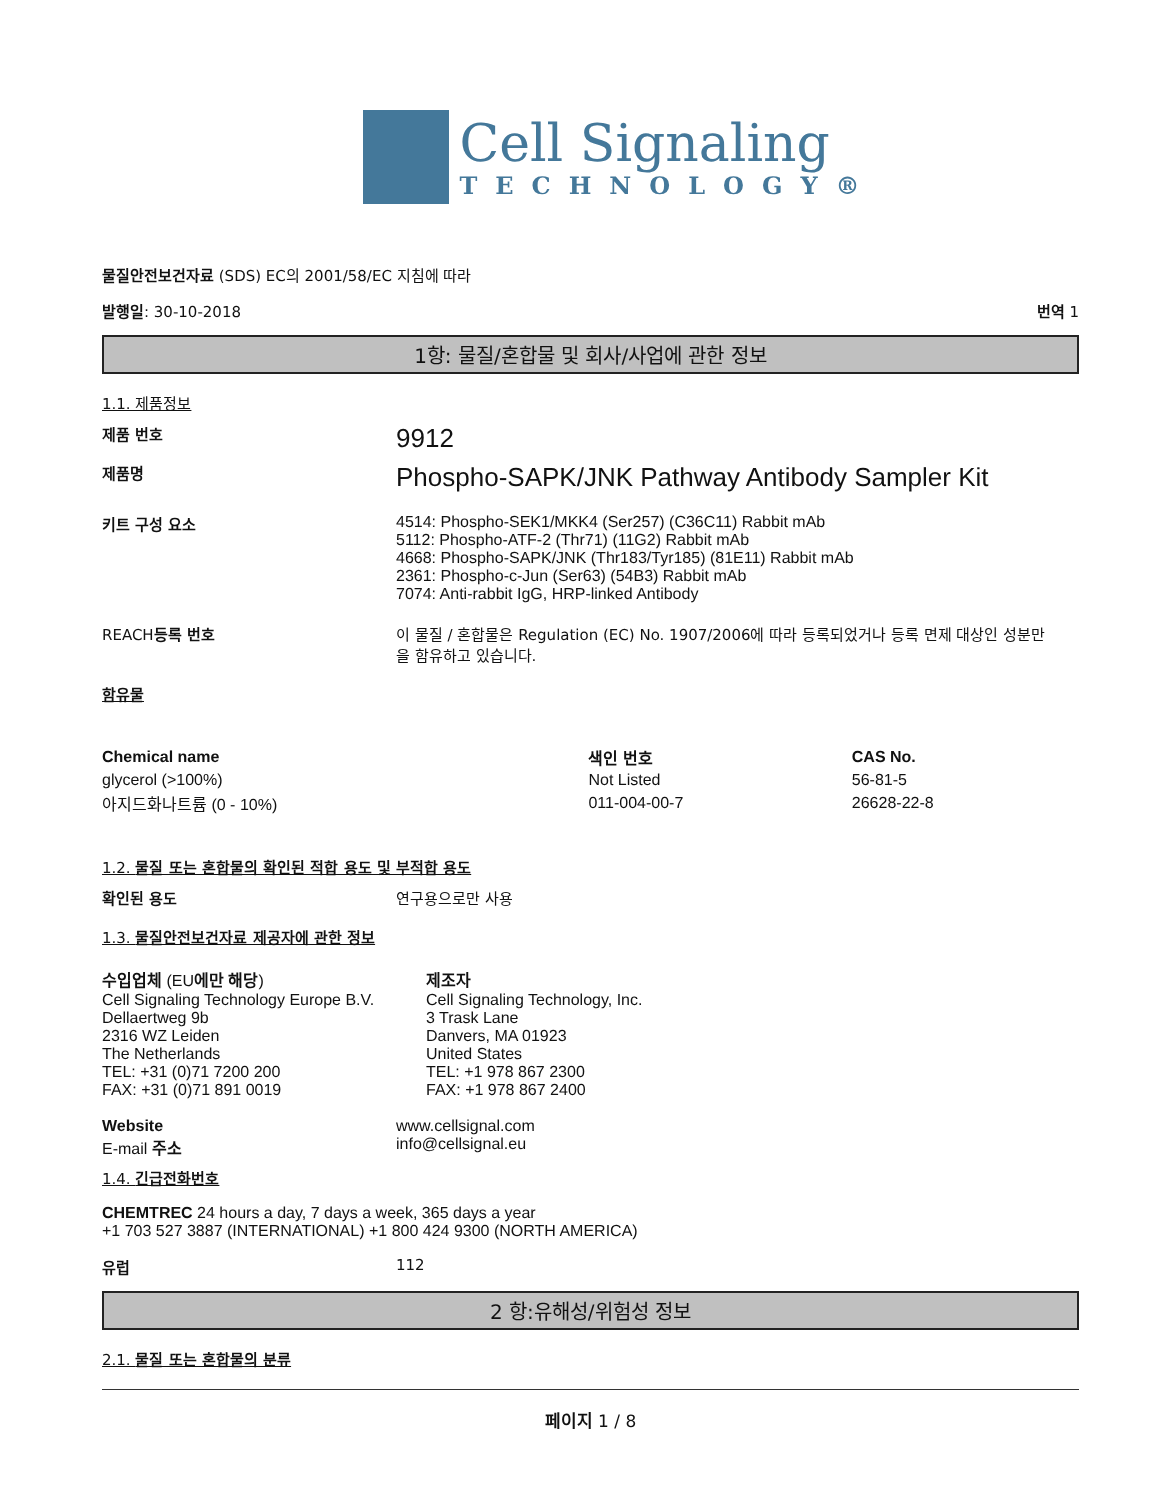Cell Signaling
TECHNOLOGY®
물질안전보건자료 (SDS) EC의 2001/58/EC 지침에 따라
발행일: 30-10-2018 번역 1
1항: 물질/혼합물 및 회사/사업에 관한 정보
1.1. 제품정보
제품 번호
9912
제품명
Phospho-SAPK/JNK Pathway Antibody Sampler Kit
키트 구성 요소 4514: Phospho-SEK1/MKK4 (Ser257) (C36C11) Rabbit mAb
5112: Phospho-ATF-2 (Thr71) (11G2) Rabbit mAb
4668: Phospho-SAPK/JNK (Thr183/Tyr185) (81E11) Rabbit mAb
2361: Phospho-c-Jun (Ser63) (54B3) Rabbit mAb
7074: Anti-rabbit IgG, HRP-linked Antibody
REACH등록 번호 이 물질 / 혼합물은 Regulation (EC) No. 1907/2006에 따라 등록되었거나 등록 면제 대상인 성분만을 함유하고 있습니다.
함유물
| Chemical name | 색인 번호 | CAS No. |
| --- | --- | --- |
| glycerol (>100%) | Not Listed | 56-81-5 |
| 아지드화나트륨 (0 - 10%) | 011-004-00-7 | 26628-22-8 |
1.2. 물질 또는 혼합물의 확인된 적합 용도 및 부적합 용도
확인된 용도 연구용으로만 사용
1.3. 물질안전보건자료 제공자에 관한 정보
수입업체 (EU에만 해당)
Cell Signaling Technology Europe B.V.
Dellaertweg 9b
2316 WZ Leiden
The Netherlands
TEL: +31 (0)71 7200 200
FAX: +31 (0)71 891 0019
제조자
Cell Signaling Technology, Inc.
3 Trask Lane
Danvers, MA 01923
United States
TEL: +1 978 867 2300
FAX: +1 978 867 2400
Website
E-mail 주소
www.cellsignal.com
info@cellsignal.eu
1.4. 긴급전화번호
CHEMTREC 24 hours a day, 7 days a week, 365 days a year
+1 703 527 3887 (INTERNATIONAL) +1 800 424 9300 (NORTH AMERICA)
유럽 112
2 항:유해성/위험성 정보
2.1. 물질 또는 혼합물의 분류
페이지 1 / 8